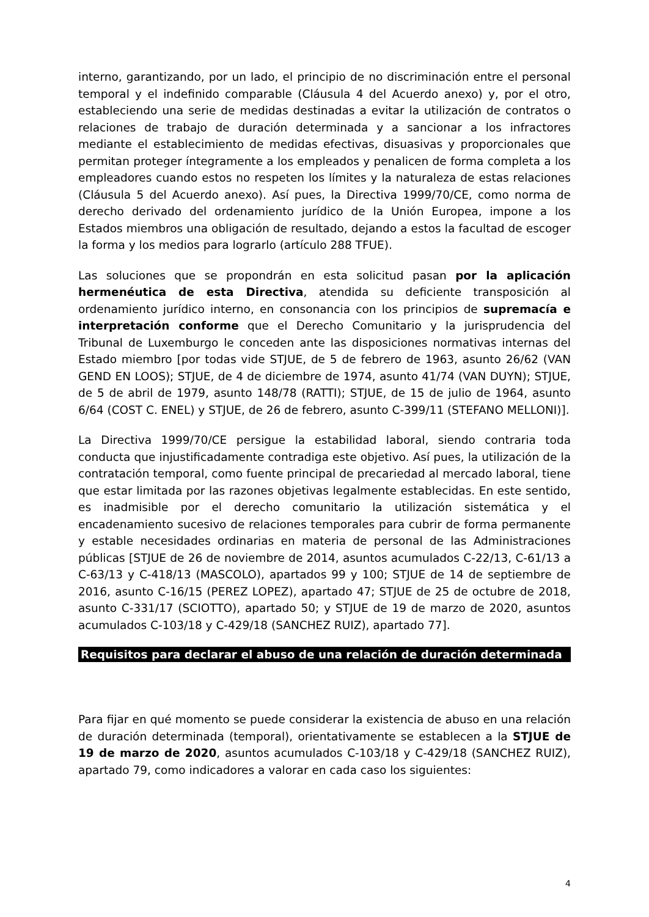interno, garantizando, por un lado, el principio de no discriminación entre el personal temporal y el indefinido comparable (Cláusula 4 del Acuerdo anexo) y, por el otro, estableciendo una serie de medidas destinadas a evitar la utilización de contratos o relaciones de trabajo de duración determinada y a sancionar a los infractores mediante el establecimiento de medidas efectivas, disuasivas y proporcionales que permitan proteger íntegramente a los empleados y penalicen de forma completa a los empleadores cuando estos no respeten los límites y la naturaleza de estas relaciones (Cláusula 5 del Acuerdo anexo). Así pues, la Directiva 1999/70/CE, como norma de derecho derivado del ordenamiento jurídico de la Unión Europea, impone a los Estados miembros una obligación de resultado, dejando a estos la facultad de escoger la forma y los medios para lograrlo (artículo 288 TFUE).
Las soluciones que se propondrán en esta solicitud pasan por la aplicación hermenéutica de esta Directiva, atendida su deficiente transposición al ordenamiento jurídico interno, en consonancia con los principios de supremacía e interpretación conforme que el Derecho Comunitario y la jurisprudencia del Tribunal de Luxemburgo le conceden ante las disposiciones normativas internas del Estado miembro [por todas vide STJUE, de 5 de febrero de 1963, asunto 26/62 (VAN GEND EN LOOS); STJUE, de 4 de diciembre de 1974, asunto 41/74 (VAN DUYN); STJUE, de 5 de abril de 1979, asunto 148/78 (RATTI); STJUE, de 15 de julio de 1964, asunto 6/64 (COST C. ENEL) y STJUE, de 26 de febrero, asunto C-399/11 (STEFANO MELLONI)].
La Directiva 1999/70/CE persigue la estabilidad laboral, siendo contraria toda conducta que injustificadamente contradiga este objetivo. Así pues, la utilización de la contratación temporal, como fuente principal de precariedad al mercado laboral, tiene que estar limitada por las razones objetivas legalmente establecidas. En este sentido, es inadmisible por el derecho comunitario la utilización sistemática y el encadenamiento sucesivo de relaciones temporales para cubrir de forma permanente y estable necesidades ordinarias en materia de personal de las Administraciones públicas [STJUE de 26 de noviembre de 2014, asuntos acumulados C-22/13, C-61/13 a C-63/13 y C-418/13 (MASCOLO), apartados 99 y 100; STJUE de 14 de septiembre de 2016, asunto C-16/15 (PEREZ LOPEZ), apartado 47; STJUE de 25 de octubre de 2018, asunto C-331/17 (SCIOTTO), apartado 50; y STJUE de 19 de marzo de 2020, asuntos acumulados C-103/18 y C-429/18 (SANCHEZ RUIZ), apartado 77].
Requisitos para declarar el abuso de una relación de duración determinada
Para fijar en qué momento se puede considerar la existencia de abuso en una relación de duración determinada (temporal), orientativamente se establecen a la STJUE de 19 de marzo de 2020, asuntos acumulados C-103/18 y C-429/18 (SANCHEZ RUIZ), apartado 79, como indicadores a valorar en cada caso los siguientes:
4